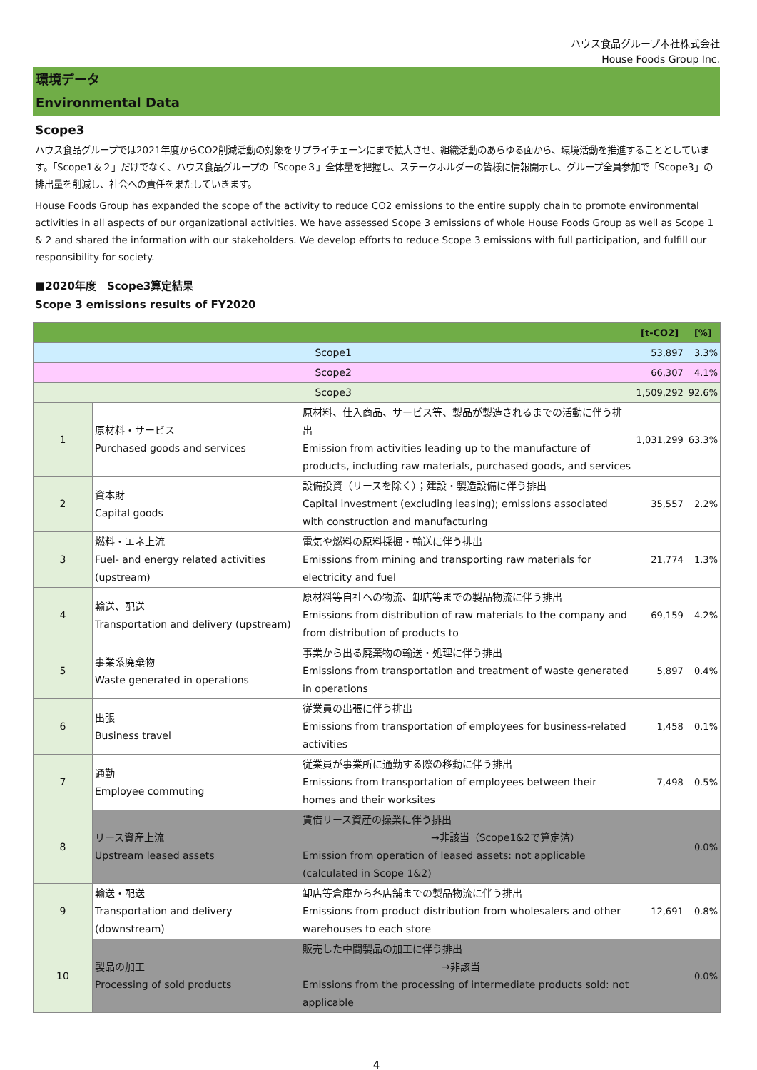ハウス食品グループ本社株式会社
House Foods Group Inc.
環境データ
Environmental Data
Scope3
ハウス食品グループでは2021年度からCO2削減活動の対象をサプライチェーンにまで拡大させ、組織活動のあらゆる面から、環境活動を推進することとしています。「Scope1＆２」だけでなく、ハウス食品グループの「Scope３」全体量を把握し、ステークホルダーの皆様に情報開示し、グループ全員参加で「Scope3」の排出量を削減し、社会への責任を果たしていきます。
House Foods Group has expanded the scope of the activity to reduce CO2 emissions to the entire supply chain to promote environmental activities in all aspects of our organizational activities. We have assessed Scope 3 emissions of whole House Foods Group as well as Scope 1 & 2 and shared the information with our stakeholders. We develop efforts to reduce Scope 3 emissions with full participation, and fulfill our responsibility for society.
■2020年度　Scope3算定結果
Scope 3 emissions results of FY2020
| | | | [t-CO2] | [%] |
| --- | --- | --- | --- | --- |
| Scope1 | | | 53,897 | 3.3% |
| Scope2 | | | 66,307 | 4.1% |
| Scope3 | | | 1,509,292 | 92.6% |
| 1 | 原材料・サービス Purchased goods and services | 原材料、仕入商品、サービス等、製品が製造されるまでの活動に伴う排出 Emission from activities leading up to the manufacture of products, including raw materials, purchased goods, and services | 1,031,299 | 63.3% |
| 2 | 資本財 Capital goods | 設備投資（リースを除く）；建設・製造設備に伴う排出 Capital investment (excluding leasing); emissions associated with construction and manufacturing | 35,557 | 2.2% |
| 3 | 燃料・エネ上流 Fuel- and energy related activities (upstream) | 電気や燃料の原料採掘・輸送に伴う排出 Emissions from mining and transporting raw materials for electricity and fuel | 21,774 | 1.3% |
| 4 | 輸送、配送 Transportation and delivery (upstream) | 原材料等自社への物流、卸店等までの製品物流に伴う排出 Emissions from distribution of raw materials to the company and from distribution of products to | 69,159 | 4.2% |
| 5 | 事業系廃棄物 Waste generated in operations | 事業から出る廃棄物の輸送・処理に伴う排出 Emissions from transportation and treatment of waste generated in operations | 5,897 | 0.4% |
| 6 | 出張 Business travel | 従業員の出張に伴う排出 Emissions from transportation of employees for business-related activities | 1,458 | 0.1% |
| 7 | 通勤 Employee commuting | 従業員が事業所に通勤する際の移動に伴う排出 Emissions from transportation of employees between their homes and their worksites | 7,498 | 0.5% |
| 8 | リース資産上流 Upstream leased assets | 賃借リース資産の操業に伴う排出 →非該当（Scope1&2で算定済） Emission from operation of leased assets: not applicable (calculated in Scope 1&2) | | 0.0% |
| 9 | 輸送・配送 Transportation and delivery (downstream) | 卸店等倉庫から各店舗までの製品物流に伴う排出 Emissions from product distribution from wholesalers and other warehouses to each store | 12,691 | 0.8% |
| 10 | 製品の加工 Processing of sold products | 販売した中間製品の加工に伴う排出 →非該当 Emissions from the processing of intermediate products sold: not applicable | | 0.0% |
4